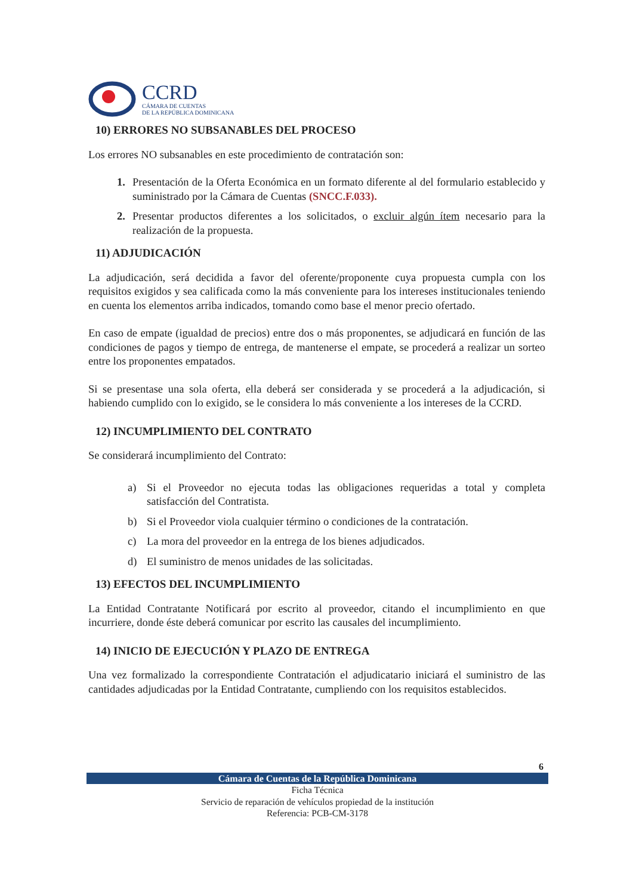CCRD
CÁMARA DE CUENTAS
DE LA REPÚBLICA DOMINICANA
10) ERRORES NO SUBSANABLES DEL PROCESO
Los errores NO subsanables en este procedimiento de contratación son:
1. Presentación de la Oferta Económica en un formato diferente al del formulario establecido y suministrado por la Cámara de Cuentas (SNCC.F.033).
2. Presentar productos diferentes a los solicitados, o excluir algún ítem necesario para la realización de la propuesta.
11) ADJUDICACIÓN
La adjudicación, será decidida a favor del oferente/proponente cuya propuesta cumpla con los requisitos exigidos y sea calificada como la más conveniente para los intereses institucionales teniendo en cuenta los elementos arriba indicados, tomando como base el menor precio ofertado.
En caso de empate (igualdad de precios) entre dos o más proponentes, se adjudicará en función de las condiciones de pagos y tiempo de entrega, de mantenerse el empate, se procederá a realizar un sorteo entre los proponentes empatados.
Si se presentase una sola oferta, ella deberá ser considerada y se procederá a la adjudicación, si habiendo cumplido con lo exigido, se le considera lo más conveniente a los intereses de la CCRD.
12) INCUMPLIMIENTO DEL CONTRATO
Se considerará incumplimiento del Contrato:
a) Si el Proveedor no ejecuta todas las obligaciones requeridas a total y completa satisfacción del Contratista.
b) Si el Proveedor viola cualquier término o condiciones de la contratación.
c) La mora del proveedor en la entrega de los bienes adjudicados.
d) El suministro de menos unidades de las solicitadas.
13) EFECTOS DEL INCUMPLIMIENTO
La Entidad Contratante Notificará por escrito al proveedor, citando el incumplimiento en que incurriere, donde éste deberá comunicar por escrito las causales del incumplimiento.
14) INICIO DE EJECUCIÓN Y PLAZO DE ENTREGA
Una vez formalizado la correspondiente Contratación el adjudicatario iniciará el suministro de las cantidades adjudicadas por la Entidad Contratante, cumpliendo con los requisitos establecidos.
6
Cámara de Cuentas de la República Dominicana
Ficha Técnica
Servicio de reparación de vehículos propiedad de la institución
Referencia: PCB-CM-3178